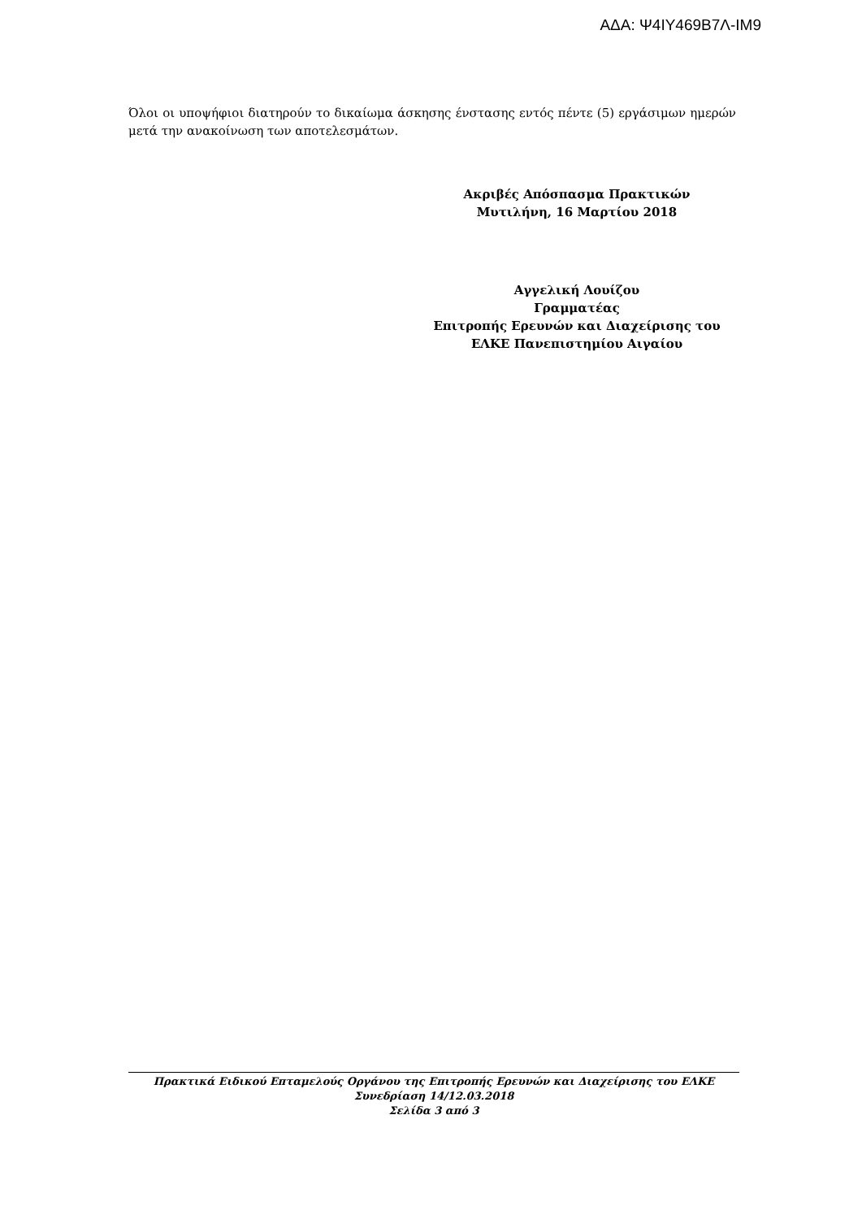ΑΔΑ: Ψ4ΙΥ469Β7Λ-ΙΜ9
Όλοι οι υποψήφιοι διατηρούν το δικαίωμα άσκησης ένστασης εντός πέντε (5) εργάσιμων ημερών μετά την ανακοίνωση των αποτελεσμάτων.
Ακριβές Απόσπασμα Πρακτικών
Μυτιλήνη, 16 Μαρτίου 2018
Αγγελική Λουίζου
Γραμματέας
Επιτροπής Ερευνών και Διαχείρισης του
ΕΛΚΕ Πανεπιστημίου Αιγαίου
Πρακτικά Ειδικού Επταμελούς Οργάνου της Επιτροπής Ερευνών και Διαχείρισης του ΕΛΚΕ
Συνεδρίαση 14/12.03.2018
Σελίδα 3 από 3